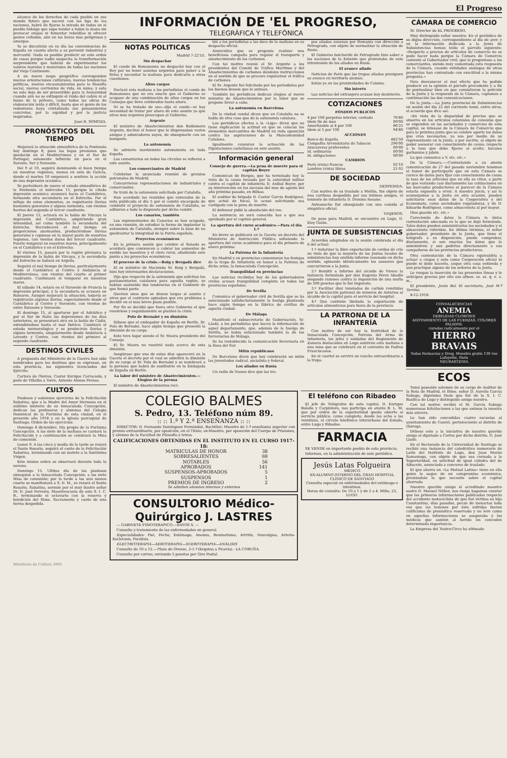El Progreso
alcance de los derechos de cada pueblo en ese mundo futuro que nacerá con las liga de las naciones, habrá de fijarse la mirada de todos en el pueblo hidalgo que supo tender a todos la mano sin provocar enojos ni fomentar rebeldías ni ofrecer gestos ceñudos, aún en las horas más peligrosas y amargas.
Ya se discutirán en su día las conveniencias de España en cuanto afecto a su porvenir industrial y mercantil. Nada es posible predecir en este orden de cosas porque nadie sospecha la transformación sorprendente que habrán de experimentar los valores morales y materiales de todas las naciones del Viejo Continente.
A un nuevo mapa geográfico corresponden nuevas orientaciones culturales, nuevas tendencias políticas, nuevos encauzamientos para la filosofía social, nuevas corrientes de vida, en suma; y esto no solo deja de ser presentible para la humanidad cuando aún no se extinguió el ruido del cañón ni el humo de la pólvora, como todas las obras de elaboración lenta y difícil, hasta que el genio de los redentores haya cristalizado sus pensamientos concretos, por la equidad y por la justicia inspirados.
Juan R. SOMOZA.
PRONÓSTICOS DEL TIEMPO
Mejorará la situación atmosférica de la Península hoy domingo 8, pues las bajas presiones que quedarán en el Mediterráneo y en el Sur de Portugal; solamente influirán un poco en el Sureste, Sur y Suroeste.
Del 9 al 10, seguirá dominando el buen tiempo en nuestras regiones, menos en esta de Galicia, donde el martes 10 empezará a sentirse la acción de una depresión oceánica.
Se perturbará de nuevo el estado atmosférico de la Península el miércoles 11, porque la citada depresión oceánica avanzará hacia el Cantábrico, formando otra secundaria en el Estrecho. Por el influjo de estos elementos, se registrarán lluvias bastantes generales y alguna tormenta, con vientos fuertes del segundo al tercer cuadrante.
El jueves 12, actuará en la bahía de Vizcaya la depresión del Cantábrico, adquiriendo gran intensidad, así como también la secundaria del Estrecho. Recrudecerá el mal tiempo en proporciones alarmantes, produciéndose lluvias generales y copiosas en la mayor parte de nuestras regiones, con vientos duros del tercer cuadrante. Fuerte temporal en nuestros mares, principalmente en el Cantábrico y en el Estrecho.
El viernes 15, pasará por la región pirenaica la depresión de la bahía de Vizcaya, y la secundaria del Estrecho se hallará en Argelia.
Seguirá el mal tiempo de lluvias, particularmente desde el Cantábrico al Centro y Andalucía al Mediterráneo, con vientos del cuarto al primer cuadrante. Continuará el temporal en nuestros mares.
El sábado 14, estará en el Suroeste de Francia la depresión principal, y la secundaria se acusará en Baleares. Aunque mejorará la situación, todavía se registrarán algunas lluvias, especialmente desde el Cantábrico al Centro y Noroeste, con vientos de entre Suroeste y Noroeste.
El domingo 15, al apartarse por el Adriático y por el Sur de Italia las depresiones de los días anteriores, se presentará otra en la bahía de Cádiz, extendiéndose hasta el mar Ibérico. Cambiará el estado meteorológico y se producirán lluvias y alguna tormenta, singularmente desde Andalucía a Levante y Centro, con vientos del primero al segundo cuadrante.
DESTINOS CIVILES
A propuesta del Ministerio de la Guerra han sido nombrados para los destinos que se expresan, en esta provincia, los siguientes licenciados del Ejército:
Cartero de Oleiros, Castor Enrique Carracedo, y peón de Villalba a Torre, Antonio Alonso Pernas.
CULTOS
Piadosos y solemnes ejercicios de la Felicitación Sabatina, que a la Madre del Amor Hermoso en el sublime misterio de su Inmaculada Concepción, dedican las profesoras y alumnas del Colegio Dominical de la Purísima de esta ciudad, en el presente año 1918 y en la iglesia parroquial de Santiago. Orden de los ejercicios:
Domingo 8 diciembre. Día propio de la Purísima Concepción. A las siete de la mañana se cantará la Felicitación y a continuación se celebrará la Misa de comunión.
Lunes 9. A las cinco y media de la tarde se rezará el Santo Rosario, seguirá el canto de la Felicitación Sabatina, terminando con un motete a la Santísima Virgen.
Este mismo orden se observará durante toda la novena.
Domingo 15. Ultimo día de los piadosos obsequios a la Inmaculada Concepción; a las siete Misa de comunión; por la tarde a las seis menos cuarto se manifestará a S. D. M., se rezará el Santo Rosario, Sabatina, sermón por el muy ilustre señor Dr. D. José Ferreiro, Maestrescuela de esta S. I. C. B., terminando el octavario con la reserva y bendición del Stmo. Sacramento y canto de una tierna despedida.
INFORMACIÓN DE 'EL PROGRESO,
TELEGRÁFICA Y TELEFÓNICA
NOTAS POLITICAS
Madrid 7-22'55.
Sin despachar
El conde de Romanones no despachó hoy con el Rey por no tener asuntos urgentes para poner a la firma y necesitar la mañana para dedicarla a otras cuestiones.
Altos cargos
Declaró esta mañana a los periodistas el conde de Romanones que no era exacto que el Gobierno se ocupase de una combinación de altos cargos en los Consejos que lleva celebrados hasta ahora.
Ni se ha tratado de eso—dijo el conde—ni hay necesidad de tratar por ahora de este asunto ya que otros más urgentes preocupan al Gobierno.
Argente
El ministro de Abastecimientos don Baldomero Argente, declinó el honor que le dispensaban varios amigos y admiradores suyos, de obsequiarle con un banquete.
La autonomía
Se advierte movimiento autonomista en toda España.
Los comentarios en todos los círculos se refieren a este asunto.
Los comerciantes de Madrid
Celebróse la anunciada reunión de gremios patronales de Madrid.
Concurrieron representaciones de industriales y comerciantes.
Se trató de la autonomía solicitada por Cataluña.
Han acordado los reunidos que enterados de la nota publicada el día 5 por el comité encargado de combatir el proyecto de autonomía de Cataluña, se adhieren a todo lo dispuesto por dicho comité.
Los canarios, también
Los representantes de Canarias se han ocupado, en una reunión, de estudiar la forma de implantar la autonomía de Cataluña, siempre sobre la base de no quebrantar la integridad de la Patria española.
Proyectos económicos
En la primera sesión que celebre el Senado se acordará que comiencen a cobrar los aumentos de sueldo los maestros y el clero rural, añadiendo este punto a los proyectos económicos.
El proceso de la crisis.—Roig y Bergadá dice
El ex ministro de Hacienda Sr. Roig y Bergadá, hizo hoy interesantes declaraciones.
Dijo que respecto de la autonomía que solicitan los parlamentarios catalanes para aquella región, se habían sostenido dos tendencias en el Gabinete de que formó parte.
Querían unos que se diesen largas al asunto y otros por el contrario opinaban que era problema a decidir en el más breve plazo posible.
Por fin se decidió que fuera otro Gobierno el que resolviese y seguidamente se planteó la crisis.
Polo de Bernabé y su dimisión
Sábese que el embajador de España en Berlín, Sr. Polo de Bernabé, hace algún tiempo que presentó la dimisión de su cargo.
Esto tuvo lugar siendo el Sr. Maura presidente del Consejo.
El Sr. Maura no resolvió nada acerca de esta dimisión.
Asegúrase que uno de estos días aparecerá en la Gaceta el decreto por el cual se admitirá la dimisión de su cargo al Sr. Polo de Bernabé y se nombrará a la persona que habrá de sustituirle en la Embajada de España en Berlín.
La labor del ministro de Abastecimientos.—Elogios de la prensa
El ministro de Abastecimientos reci-
bió a los periodistas a las doce de la mañana en su despacho oficial.
Anuncióles que se proponía realizar una beneficiosa campaña para regular el transporte y abastecimiento de los carbones.
Con tal motivo reunió el Sr. Argente a los presidentes del Comité de Tráfico Marítimo y del Abastecimientos de carbones dándoles instrucciones en el sentido de que se procure regularizar el tráfico de carbones.
El Sr. Argente fué felicitado por los periodistas por los buenos deseos que le animan.
También los periódicos dedican elogios al nuevo ministro de Abastecimientos por la labor que se propone llevar a cabo.
La autonomía en Barcelona
De la ciudad condal dicen que en Cataluña no se habla de otra cosa que de la autonomía catalana.
Los periódicos afectos a la «Liga» dicen que no tiene explicación la actitud en que se colocan los elementos mercantiles de Madrid en ruda oposición contra las aspiraciones de la Mancomunidad Catalana.
Igualmente censuran la actuación de las Diputaciones castellanas en este asunto.
Información general
Consejo de guerra.—La pena de muerte para el capitán Boyer
Comunican de Burgos, que ha terminado hoy la vista de la causa incoada por la autoridad militar contra el capitán de infantería D. Aníbal Boyer, por su intervención en los sucesos del mes de agosto del año próximo pasado, en Bilbao.
El auditor de brigada D. Castor García Rodríguez, que actuó de fiscal, le acusó solicitando sea castigado con la pena de muerte.
El defensor pidió la absolución del reo.
La sentencia no será conocida has a que sea aprobada por el capitán general.
La apertura del curso académico.—Para el día 1.º
En breve se publicará en la Gaceta un decreto del Ministerio de Instrucción Pública señalando la apertura del curso académico para el día primero de enero próximo.
La Patrona de la Infantería
En Madrid y en provincias comenzaron los festejos de la tropa de Infantería en honor a la Patrona de dicha arma, la Inmaculada Concepción.
Tranquilidad en provincias
Las noticias recibidas hoy de los gobernadores civiles acusan tranquilidad completa en todas las provincias españolas.
De Sevilla
Comunica el gobernador civil de Sevilla que se ha solucionado satisfactoriamente la huelga planteada hace algún tiempo en la fábrica de cerillas de aquella ciudad.
De Málaga
Manifestó el subsecretario de Gobernación, Sr. Lladó, a los periodistas que hacen la información de aquel departamento, que, además de la huelga de Sevilla, se había solucionado también la de los ferroviarios de Málaga.
Se ha restablecido la comunicación ferroviaria en la línea del Sur.
Mitin republicano
De Barcelona dicen que hoy celebrarán un mitin las juventudes radical, socialista y federal.
Los aliados en Rusia
Un radio de Nauen dice que las tro-
pas aliadas avanzan por Rumanía con dirección a Petrogrado, con objeto de normalizar la situación de Rusia.
El Gobierno bolcheviki de Petrogrado hizo saber a las naciones de la Entente que protestaba de esta intromisión de los aliados en Rusia.
El avance aliado
Notician de París que las tropas aliadas prosiguen su avance en territorio alemán.
Están ya en las proximidades de Colonia.
Sin interés
Las noticias del extranjero acusan hoy desinterés.
COTIZACIONES
FONDOS PUBLICOS
| 4 por 100 perpetuo interior, contado | 76'80 |
| Idem fin de mes | 00'00 |
| Amortizable al 4 por 100 | 86'25 |
| Idem al 5 por 100 | 94'80 |
| ACCIONES | |
| Banco de España | 482'50 |
| Compañía Arrendataria de Tabacos | 296'00 |
| Azucareras preferentes | 00'00 |
| Id. ordinarias | 00'00 |
| Id. obligaciones | 00'00 |
| CAMBIOS | |
| París (vista) francos | 92'10 |
| Londres (vista) libras | 23 92 |
DE SOCIEDAD
DESPEDIDA.
Con motivo de su traslado a Melilla, fué objeto de una cariñosa despedida por sus íntimos amigos, el teniente de infantería D. Drosino Seoane.
Anteanoche fué obsequiado con una comida el simpático oficial.
VIAJEROS.
De paso para Madrid, se encuentra en Lugo, D. Eloy Galán.
JUNTA DE SUBSISTENCIAS
Acuerdos adoptados en la sesión celebrada el día 6 del actual:
1.º Autorizar la libre exportación de cerdos de cría en vista de que la mayoría de las Juntas locales de subsistencias han emitido informe razonado en dicho sentido, opinando idénticamente los asesores que concurrieron a la Junta.
2.º Remitir a informe del alcalde de Vivero la instancia formulada por don Eugenio Pérez Abadín alegando razones contra la imposición de una multa de 500 pesetas que le fué impuesta.
3.º Facilitar diez toneladas de carbón remitidas por la Asociación patronal de mineros de Asturias al alcalde de la capital para el servicio del hospital.
4.º Que continúe limitada la exportación de artículos alimenticios para fuera de la provincia
LA PATRONA DE LA INFANTERÍA
Con motivo de ser hoy la festividad de la Inmaculada Concepción, Patrona del Arma de Infantería, los jefes y soldados del Regimiento de Zamora destacados en Lugo asistirán esta mañana a una misa que se celebrará en el convento de Padres Franciscanos.
En el cuartel se servirá un rancho extraordinario a la tropa.
COLEGIO BALMES
S. Pedro, 13. Teléfono núm 89.
:: :: 1.ª Y 2.ª ENSEÑANZA :: ::
DIRECTOR: D. Fernando Domínguez Fernández, Bachiller; Maestro de 1.ª enseñanza superior con premio extraordinario, por oposición, en el Título; ex-Maestro, por oposición del Cuerpo de Prisiones, y alumno de la Facultad de Filosofía y letras.
CALIFICACIONES OBTENIDAS EN EL INSTITUTO EN EL CURSO 1917-18:
| MATRICULAS DE HONOR | 38 |
| SOBRESALIENTES | 69 |
| NOTABLES | 56 |
| APROBADOS | 141 |
| SUSPENSOS-APROBADOS | 5 |
| SUSPENSOS | 1 |
| PREMIOS DE INGRESO | 2 |
Se admiten alumnos internos y externos
CONSULTORIO Médico-Quirúrgico J. LASTRES
— GABINETE FISIOTERAPICO.—RAYOS X. —
Consulta y tratamiento de las enfermedades en general.
Especialidades: Piel, Pecho, Estómago, Anemia, Reumatismo, Artritis, Neuralgias, Arterio-Esclerosis, Parálisis.
ELECTROTERAPIA—AEROTERAPIA—SUEROTERAPIA—ANÁLISIS
Consulta de 10 a 12.—Plaza de Orense, 2-1.º (Esquina a Picavia). -LA CORUÑA.
Consulta por correo, enviando 5 pesetas por Giro Postal.
El teléfono con Ribadeo
El jefe de Telégrafos de esta capital, D. Enrique Bolaño y Carpintero, nos participa en atento B. L. M. que por orden de la superioridad queda abierto al servicio público, como completo, desde las ocho a las veintiuna, el circulo telefónico interurbano del Estado, entre Lugo y Ribadeo.
FARMACIA
SE VENDE en importante pueblo de esta provincia.
Informes, en la administración de este periódico.
Jesús Latas Folgueira
MÉDICO
EX-ALUMNO INTERNO DEL GRAN HOSPITAL CLÍNICO DE SANTIAGO
Consulta especial en enfermedades del estómago e intestinos.
Horas de consulta: De 10 a 1 y de 2 a 4. Miño, 23, LUGO.
CÁMARA DE COMERCIO
Sr. Director de EL PROGRESO.
Muy distinguido señor nuestro: En el periódico de su digna dirección, correspondiente al día de ayer, y en la información dedicada a la Junta de Subsistencias hemos leído el párrafo siguiente: «Respecto a precios de artículos de comercio no se pudo hacer nada porque la Cámara de Comercio contestó al Gobernador civil, que le preguntase a los comerciantes, siendo muy comentada esta respuesta de la Cámara, cuando entidades análogas de otras provincias han contestado con exactitud a la misma pregunta.»
Para desvanecer el mal efecto que ha podido producir en la opinión el párrafo precedente y a fin de puntualizar bien en que consistieron la petición de la Junta y la respuesta de la Cámara, copiamos a continuación las dos comunicaciones.
De la Junta.—La Junta provincial de Subsistencias en sesión del día 22 del corriente tomó, entre otros, el acuerdo que dice así:
«En vista de la disparidad de precios que se observa en los artículos coloniales de consumo que se expenden en las sociedades y comercios de esta capital, se intesase de la Cámara de Comercio que para la próxima junta que se celebre aporte los datos que crea necesarios, ya sea por medio de su representante en la Junta, o por escrito, al objeto de poder asesorar con conocimiento de causa; respecto a la tasa que debe fijarse al aceite, bacalao garbanzos y jabón.
Lo que comunico a V. etc. etc.»
De la Cámara.—«Contestando a su atenta comunicación de 27 del pasado noviembre tenemos el honor de participarle que en esta Cámara se carece de datos para fijar con conocimiento de causa la tasa de los artículos que en ella se citan, a parte de que variando casi diariamente las cotizaciones en los mercados productores el parecer de la Cámara estaría expuesto a error. A nuestro juicio, y así lo aconsejamos a la Junta en otra ocasión, pueden solicitarse esos datos de la Cooperativa y del Economato, como sociedades reguladoras, y de D. Eduardo Rodríguez, como almacenista al por mayor.
Dios guarde etc. etc.»
Careciendo de datos la Cámara la única contestación adecuada es la que se dejó formulada. Tales datos pueden suministrarlos las sociedades y el almacenista referidos. En último término, el señor gobernador, presidente de la Junta, que tiene el telégrafo a su disposición, puede comprobar, diariamente, si son exactos los datos que le suministren y aun pedirlos directamente a sus compañeros de las provincias productoras.
Otra contestación de la Cámara equivaldría a actuar a ciegas y esto como Corporación oficial ni puede ni debe hacerlo, anque otra cosa entienda y aun practique alguno de los señores de la Junta.
Le ruegan la inserción de las presentes líneas y le anticipan gracias por ello sus afmos. ss. ss. q. e. s. m.,
El presidente, Jesús Bal. El secretario, José M.ª Torviso.
8-12-1918.
CONVALECENCIAS
ANEMIA
DEBILIDAD CLOROSIS
AGOTAMIENTO DE LAS FUERZAS. COLORES PALIDOS.
curadas radicalmente por el
HIERRO BRAVAIS
Todas Farmacias y Drog. Muestra gratis 130 rue Lafayette, Paris
NEURASTENIA
ECOS
Tomó posesión solemne de su cargo de Auditor de la Rota de Madrid, el Iltmo. señor D. Aurelio García Sabugo, dignísimo Deán que fué de la S. I. C. Basílica de Lugo y distinguido amigo nuestro.
Con tal motivo recibió el Sr. García Sabugo numerosas felicitaciones a las que unimos la nuestra más sincera.
Le han sido concedidas cuatro escuelas al ayuntamiento de Caurel, perteneciente al distrito de Quiroga.
Débese esto a la iniciativa de nuestro querido amigo el diputado a Cortes por dicho distrito, D. José Lladó.
En el Rectorado de la Universidad de Santiago se recibió una instancia del catedrático numerario de Latín del Instituto de Lugo, don Juan Morán Samaniego, con objeto de que sea cursada a la Superioridad, en solicitud de igual cátedra del de Albacete, anunciada a concurso de traslado.
El que ahorra en «La Mutual Latina» tiene en ella quien le saque de un compromiso económico, prestándole lo que necesite sobre el capital ahorrado.
Nuestro querido amigo el acreditado maestro sastre D. Manuel Núñez, nos ruega hagamos constar que las primeras informaciones publicadas respecto del accidente motociclista de que fué víctima su hijo Constantino, días pasados, pecan de inexactas toda vez que las lesiones por éste sufridas fueron calificadas de pronóstico reservado y no leve como en aquellas informaciones se aseguraba y los médicos que asisten al herido les conceden determinada importancia.
La Empresa del Teatro-Circo ha ultimado
Ministerio de Cultura 2005